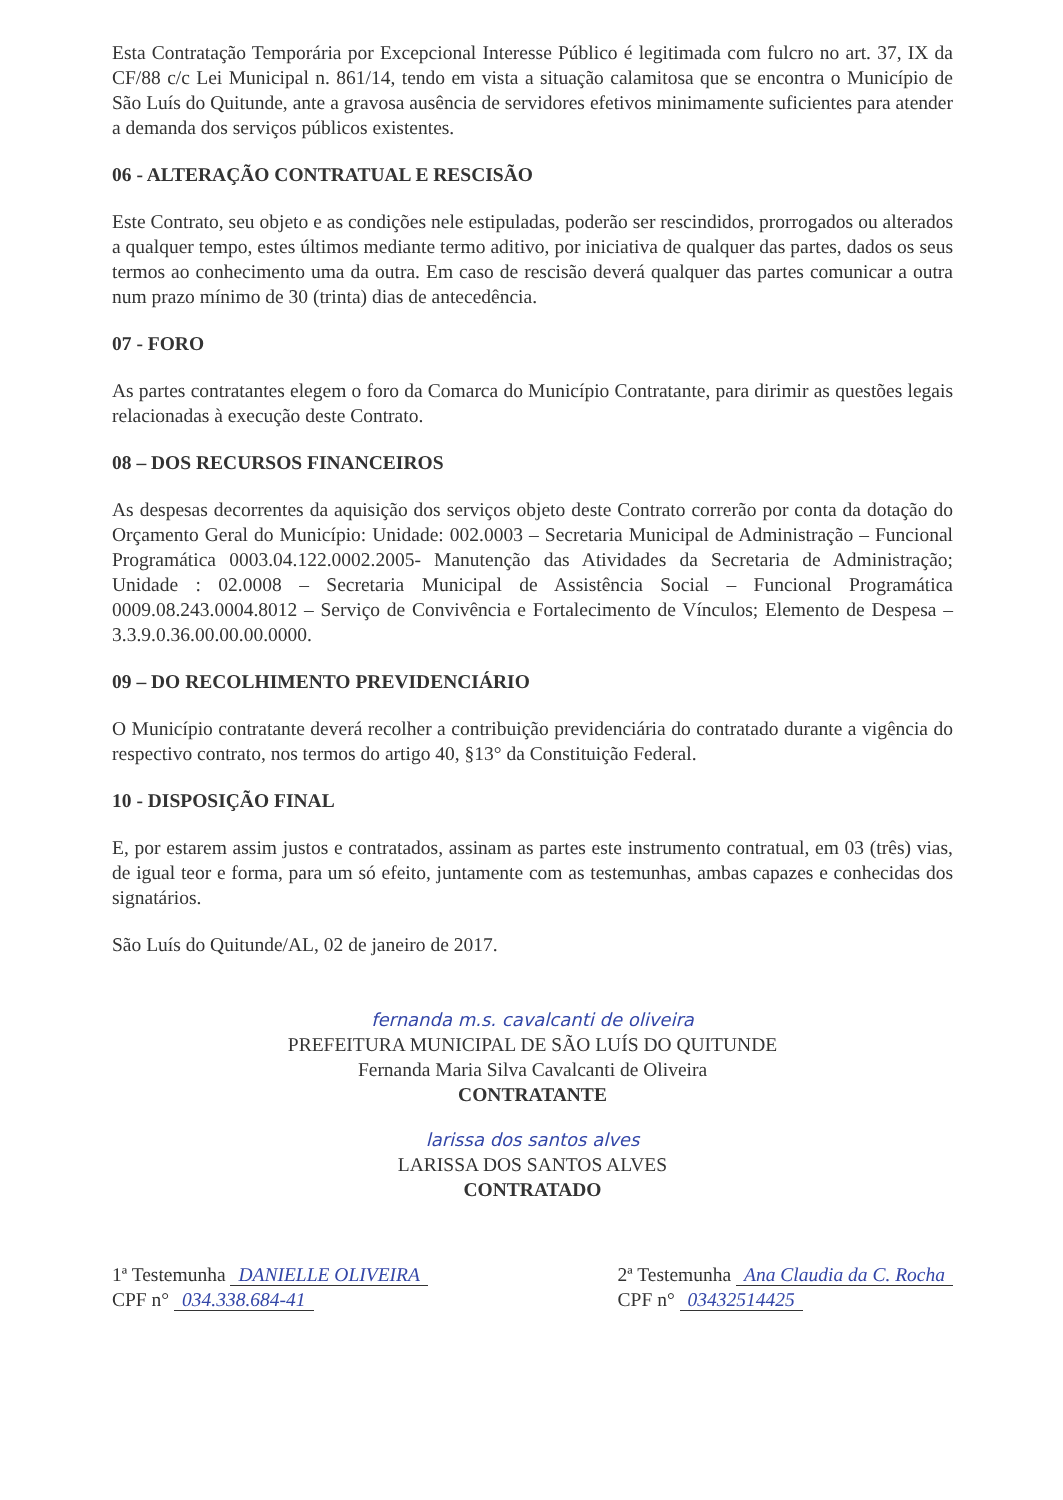Esta Contratação Temporária por Excepcional Interesse Público é legitimada com fulcro no art. 37, IX da CF/88 c/c Lei Municipal n. 861/14, tendo em vista a situação calamitosa que se encontra o Município de São Luís do Quitunde, ante a gravosa ausência de servidores efetivos minimamente suficientes para atender a demanda dos serviços públicos existentes.
06 - ALTERAÇÃO CONTRATUAL E RESCISÃO
Este Contrato, seu objeto e as condições nele estipuladas, poderão ser rescindidos, prorrogados ou alterados a qualquer tempo, estes últimos mediante termo aditivo, por iniciativa de qualquer das partes, dados os seus termos ao conhecimento uma da outra. Em caso de rescisão deverá qualquer das partes comunicar a outra num prazo mínimo de 30 (trinta) dias de antecedência.
07 - FORO
As partes contratantes elegem o foro da Comarca do Município Contratante, para dirimir as questões legais relacionadas à execução deste Contrato.
08 – DOS RECURSOS FINANCEIROS
As despesas decorrentes da aquisição dos serviços objeto deste Contrato correrão por conta da dotação do Orçamento Geral do Município: Unidade: 002.0003 – Secretaria Municipal de Administração – Funcional Programática 0003.04.122.0002.2005- Manutenção das Atividades da Secretaria de Administração; Unidade : 02.0008 – Secretaria Municipal de Assistência Social – Funcional Programática 0009.08.243.0004.8012 – Serviço de Convivência e Fortalecimento de Vínculos; Elemento de Despesa – 3.3.9.0.36.00.00.00.0000.
09 – DO RECOLHIMENTO PREVIDENCIÁRIO
O Município contratante deverá recolher a contribuição previdenciária do contratado durante a vigência do respectivo contrato, nos termos do artigo 40, §13° da Constituição Federal.
10 - DISPOSIÇÃO FINAL
E, por estarem assim justos e contratados, assinam as partes este instrumento contratual, em 03 (três) vias, de igual teor e forma, para um só efeito, juntamente com as testemunhas, ambas capazes e conhecidas dos signatários.
São Luís do Quitunde/AL, 02 de janeiro de 2017.
fernanda m.s. cavalcanti de oliveira
PREFEITURA MUNICIPAL DE SÃO LUÍS DO QUITUNDE
Fernanda Maria Silva Cavalcanti de Oliveira
CONTRATANTE
larissa dos santos alves
LARISSA DOS SANTOS ALVES
CONTRATADO
1ª Testemunha DANIELLE OLIVEIRA
CPF n° 034.338.684-41
2ª Testemunha Ana Claudia da C. Rocha
CPF n° 03432514425